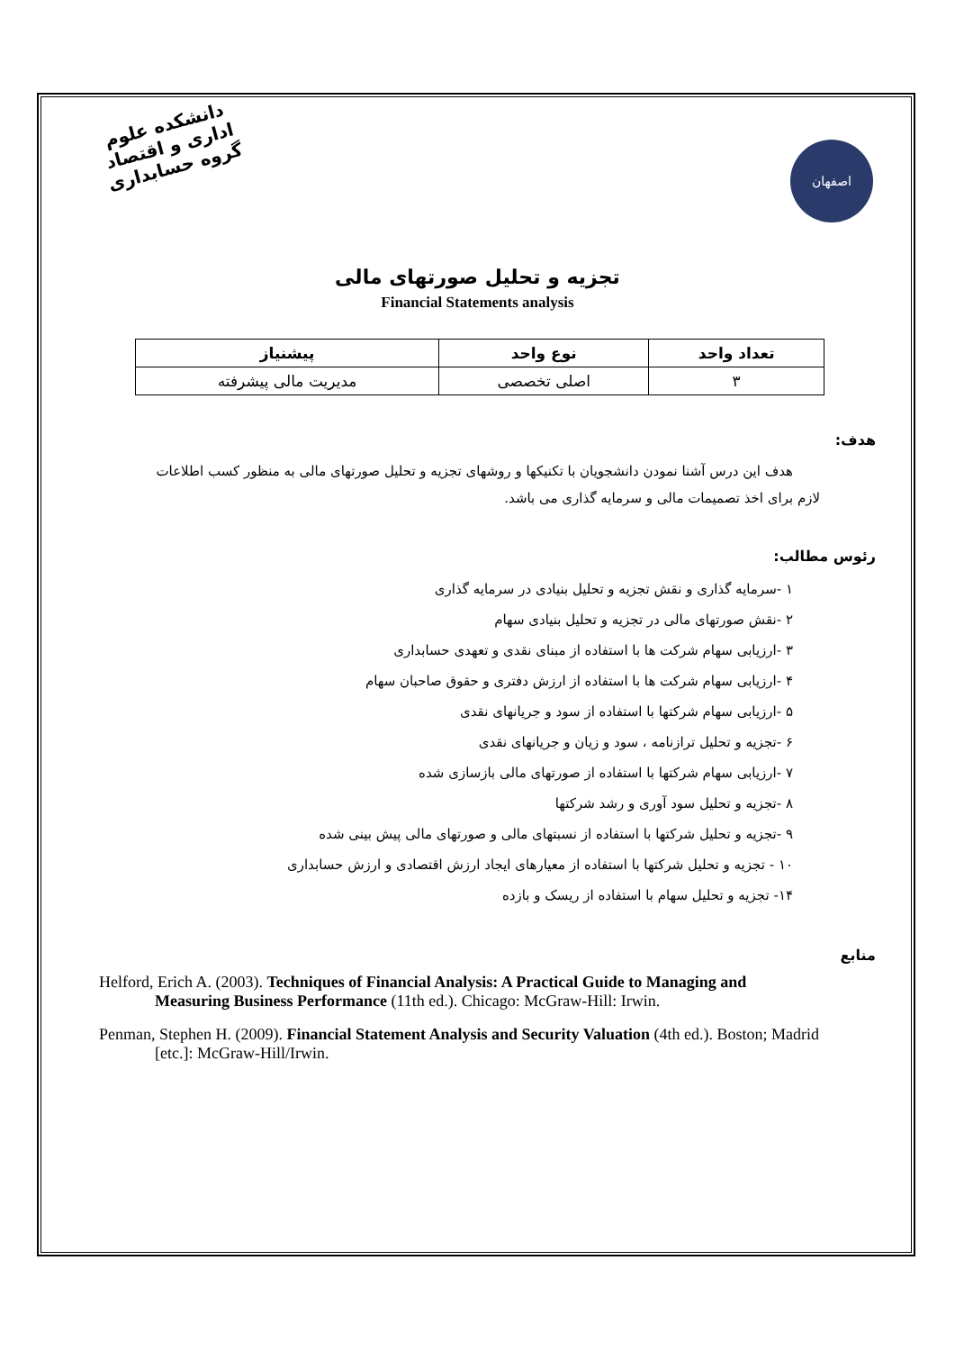دانشکده علوم اداری و اقتصاد
گروه حسابداری
اصفهان
تجزیه و تحلیل صورتهای مالی
Financial Statements analysis
| تعداد واحد | نوع واحد | پیشنیاز |
| --- | --- | --- |
| ۳ | اصلی تخصصی | مدیریت مالی پیشرفته |
هدف:
هدف این درس آشنا نمودن دانشجویان با تکنیکها و روشهای تجزیه و تحلیل صورتهای مالی به منظور کسب اطلاعات لازم برای اخذ تصمیمات مالی و سرمایه گذاری می باشد.
رئوس مطالب:
۱ -سرمایه گذاری و نقش تجزیه و تحلیل بنیادی در سرمایه گذاری
۲ -نقش صورتهای مالی در تجزیه و تحلیل بنیادی سهام
۳ -ارزیابی سهام شرکت ها با استفاده از مبنای نقدی و تعهدی حسابداری
۴ -ارزیابی سهام شرکت ها با استفاده از ارزش دفتری و حقوق صاحبان سهام
۵ -ارزیابی سهام شرکتها با استفاده از سود و جریانهای نقدی
۶ -تجزیه و تحلیل ترازنامه ، سود و زیان و جریانهای نقدی
۷ -ارزیابی سهام شرکتها با استفاده از صورتهای مالی بازسازی شده
۸ -تجزیه و تحلیل سود آوری و رشد شرکتها
۹ -تجزیه و تحلیل شرکتها با استفاده از نسبتهای مالی و صورتهای مالی پیش بینی شده
۱۰ - تجزیه و تحلیل شرکتها با استفاده از معیارهای ایجاد ارزش اقتصادی و ارزش حسابداری
۱۴- تجزیه و تحلیل سهام با استفاده از ریسک و بازده
منابع
Helford, Erich A. (2003). Techniques of Financial Analysis: A Practical Guide to Managing and Measuring Business Performance (11th ed.). Chicago: McGraw-Hill: Irwin.
Penman, Stephen H. (2009). Financial Statement Analysis and Security Valuation (4th ed.). Boston; Madrid [etc.]: McGraw-Hill/Irwin.